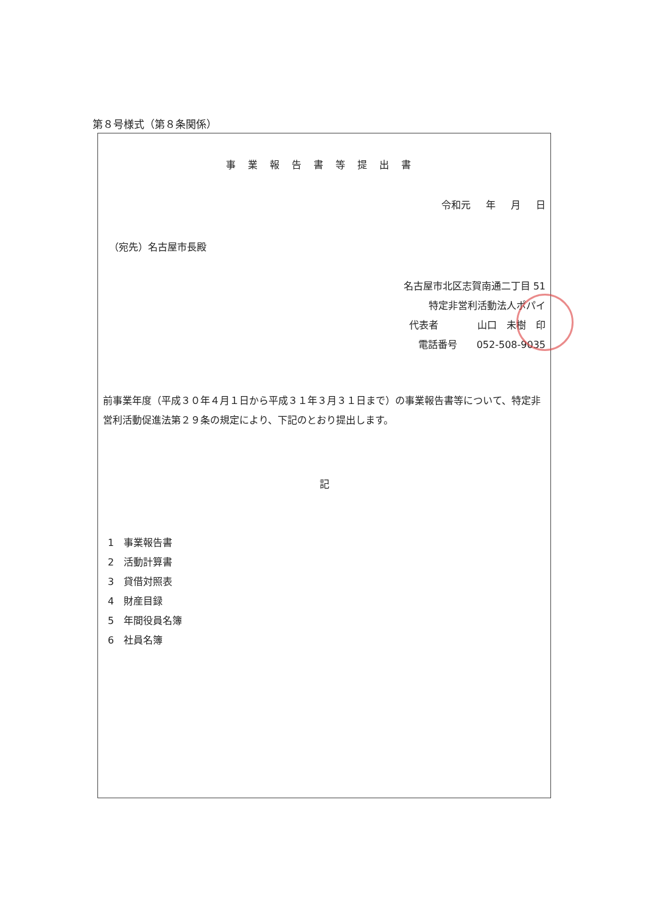第８号様式（第８条関係）
事業報告書等提出書
令和元 年 月 日
（宛先）名古屋市長殿
名古屋市北区志賀南通二丁目 51
特定非営利活動法人ポパイ
代表者　　　　山口　未樹　印
電話番号　　052-508-9035　　
前事業年度（平成３０年４月１日から平成３１年３月３１日まで）の事業報告書等について、特定非営利活動促進法第２９条の規定により、下記のとおり提出します。
記
1　事業報告書
2　活動計算書
3　貸借対照表
4　財産目録
5　年間役員名簿
6　社員名簿